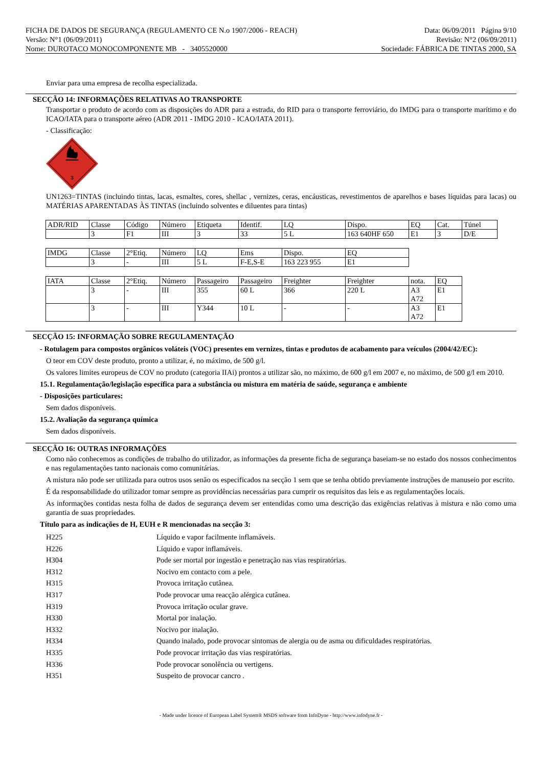FICHA DE DADOS DE SEGURANÇA (REGULAMENTO CE N.o 1907/2006 - REACH)
Versão: N°1 (06/09/2011)
Nome: DUROTACO MONOCOMPONENTE MB - 3405520000
Data: 06/09/2011 Página 9/10
Revisão: N°2 (06/09/2011)
Sociedade: FÁBRICA DE TINTAS 2000, SA
Enviar para uma empresa de recolha especializada.
SECÇÃO 14: INFORMAÇÕES RELATIVAS AO TRANSPORTE
Transportar o produto de acordo com as disposições do ADR para a estrada, do RID para o transporte ferroviário, do IMDG para o transporte marítimo e do ICAO/IATA para o transporte aéreo (ADR 2011 - IMDG 2010 - ICAO/IATA 2011).
- Classificação:
3
UN1263=TINTAS (incluindo tintas, lacas, esmaltes, cores, shellac , vernizes, ceras, encáusticas, revestimentos de aparelhos e bases líquidas para lacas) ou MATÉRIAS APARENTADAS ÀS TINTAS (incluindo solventes e diluentes para tintas)
| ADR/RID | Classe | Código | Número | Etiqueta | Identif. | LQ | Dispo. | EQ | Cat. | Túnel |
| | 3 | F1 | III | 3 | 33 | 5 L | 163 640HF 650 | E1 | 3 | D/E |
| IMDG | Classe | 2°Etiq. | Número | LQ | Ems | Dispo. | EQ |
| | 3 | - | III | 5 L | F-E,S-E | 163 223 955 | E1 |
| IATA | Classe | 2°Etiq. | Número | Passageiro | Passageiro | Freighter | Freighter | nota. | EQ |
| | 3 | - | III | 355 | 60 L | 366 | 220 L | A3 A72 | E1 |
| | 3 | - | III | Y344 | 10 L | - | - | A3 A72 | E1 |
SECÇÃO 15: INFORMAÇÃO SOBRE REGULAMENTAÇÃO
- Rotulagem para compostos orgânicos voláteis (VOC) presentes em vernizes, tintas e produtos de acabamento para veículos (2004/42/EC):
O teor em COV deste produto, pronto a utilizar, é, no máximo, de 500 g/l.
Os valores limites europeus de COV no produto (categoria IIAi) prontos a utilizar são, no máximo, de 600 g/l em 2007 e, no máximo, de 500 g/l em 2010.
15.1. Regulamentação/legislação específica para a substância ou mistura em matéria de saúde, segurança e ambiente
- Disposições particulares:
Sem dados disponíveis.
15.2. Avaliação da segurança química
Sem dados disponíveis.
SECÇÃO 16: OUTRAS INFORMAÇÕES
Como não conhecemos as condições de trabalho do utilizador, as informações da presente ficha de segurança baseiam-se no estado dos nossos conhecimentos e nas regulamentações tanto nacionais como comunitárias.
A mistura não pode ser utilizada para outros usos senão os especificados na secção 1 sem que se tenha obtido previamente instruções de manuseio por escrito.
É da responsabilidade do utilizador tomar sempre as providências necessárias para cumprir os requisitos das leis e as regulamentações locais.
As informações contidas nesta folha de dados de segurança devem ser entendidas como uma descrição das exigências relativas à mistura e não como uma garantia de suas propriedades.
Título para as indicações de H, EUH e R mencionadas na secção 3:
H225
Líquido e vapor facilmente inflamáveis.
H226
Líquido e vapor inflamáveis.
H304
Pode ser mortal por ingestão e penetração nas vias respiratórias.
H312
Nocivo em contacto com a pele.
H315
Provoca irritação cutânea.
H317
Pode provocar uma reacção alérgica cutânea.
H319
Provoca irritação ocular grave.
H330
Mortal por inalação.
H332
Nocivo por inalação.
H334
Quando inalado, pode provocar sintomas de alergia ou de asma ou dificuldades respiratórias.
H335
Pode provocar irritação das vias respiratórias.
H336
Pode provocar sonolência ou vertigens.
H351
Suspeito de provocar cancro .
- Made under licence of European Label System® MSDS software from InfoDyne - http://www.infodyne.fr -